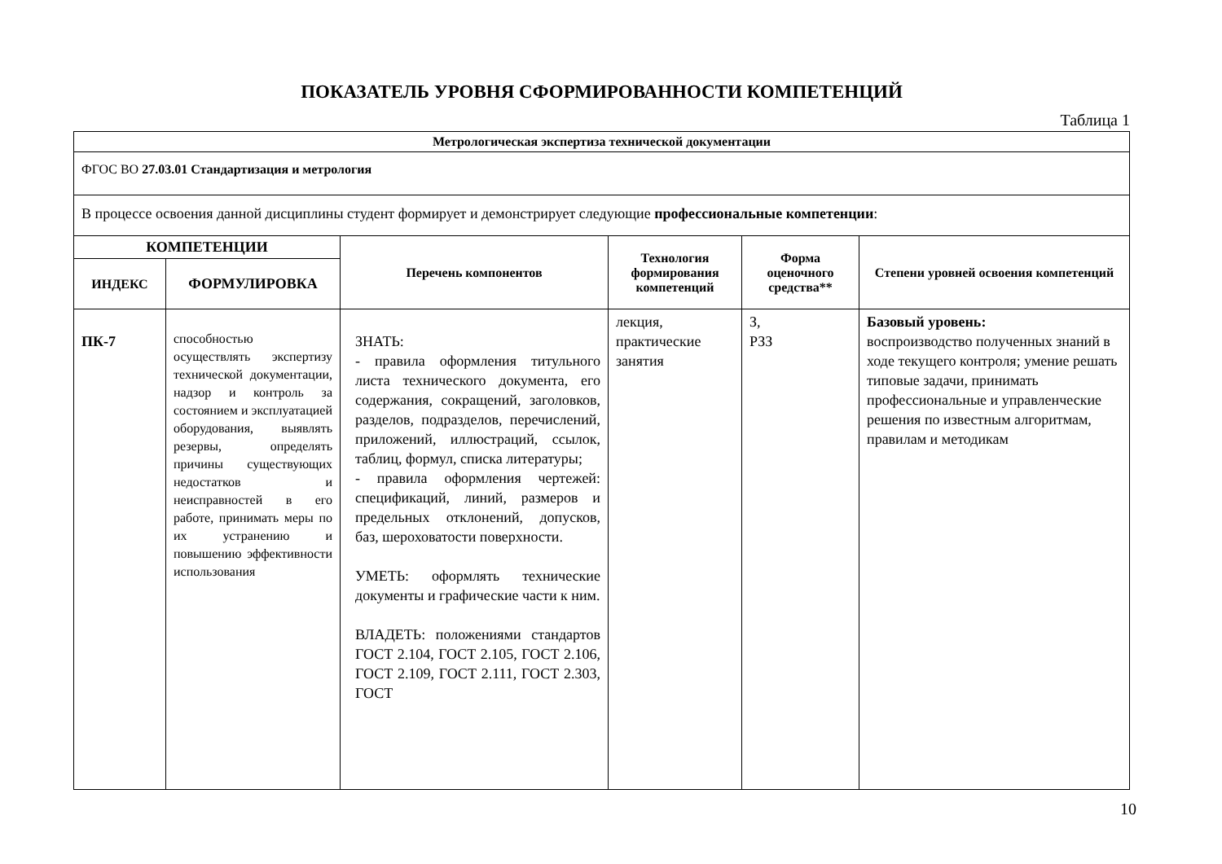ПОКАЗАТЕЛЬ УРОВНЯ СФОРМИРОВАННОСТИ КОМПЕТЕНЦИЙ
Таблица 1
| Метрологическая экспертиза технической документации | | | | | |
| ФГОС ВО 27.03.01 Стандартизация и метрология | | | | | |
| В процессе освоения данной дисциплины студент формирует и демонстрирует следующие профессиональные компетенции : | | | | | |
| КОМПЕТЕНЦИИ | | Перечень компонентов | Технология формирования компетенций | Форма оценочного средства** | Степени уровней освоения компетенций |
| ИНДЕКС | ФОРМУЛИРОВКА | | | | |
| ПК-7 | способностью осуществлять экспертизу технической документации, надзор и контроль за состоянием и эксплуатацией оборудования, выявлять резервы, определять причины существующих недостатков и неисправностей в его работе, принимать меры по их устранению и повышению эффективности использования | ЗНАТЬ: - правила оформления титульного листа технического документа, его содержания, сокращений, заголовков, разделов, подразделов, перечислений, приложений, иллюстраций, ссылок, таблиц, формул, списка литературы; - правила оформления чертежей: спецификаций, линий, размеров и предельных отклонений, допусков, баз, шероховатости поверхности. УМЕТЬ: оформлять технические документы и графические части к ним. ВЛАДЕТЬ: положениями стандартов ГОСТ 2.104, ГОСТ 2.105, ГОСТ 2.106, ГОСТ 2.109, ГОСТ 2.111, ГОСТ 2.303, ГОСТ | лекция, практические занятия | З, РЗЗ | Базовый уровень: воспроизводство полученных знаний в ходе текущего контроля; умение решать типовые задачи, принимать профессиональные и управленческие решения по известным алгоритмам, правилам и методикам |
10